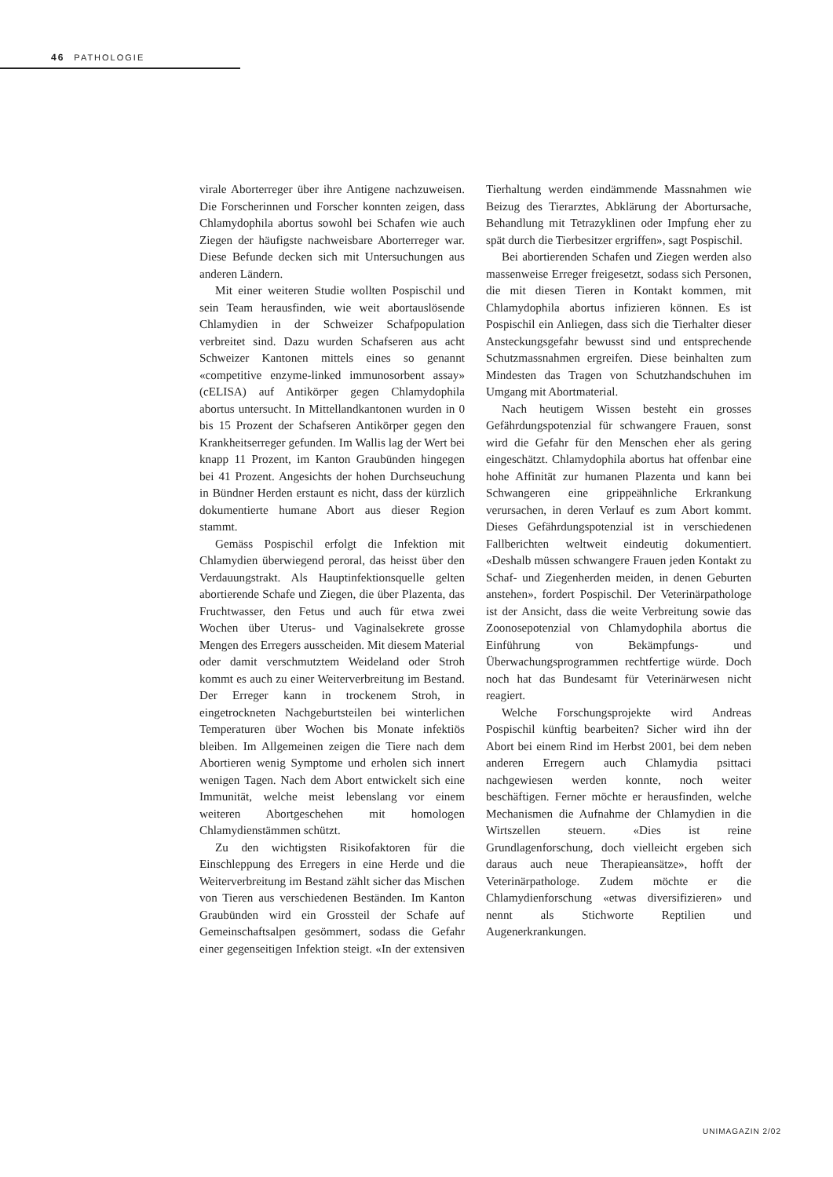46 PATHOLOGIE
virale Aborterreger über ihre Antigene nachzuweisen. Die Forscherinnen und Forscher konnten zeigen, dass Chlamydophila abortus sowohl bei Schafen wie auch Ziegen der häufigste nachweisbare Aborterreger war. Diese Befunde decken sich mit Untersuchungen aus anderen Ländern.
Mit einer weiteren Studie wollten Pospischil und sein Team herausfinden, wie weit abortauslösende Chlamydien in der Schweizer Schafpopulation verbreitet sind. Dazu wurden Schafseren aus acht Schweizer Kantonen mittels eines so genannt «competitive enzyme-linked immunosorbent assay» (cELISA) auf Antikörper gegen Chlamydophila abortus untersucht. In Mittellandkantonen wurden in 0 bis 15 Prozent der Schafseren Antikörper gegen den Krankheitserreger gefunden. Im Wallis lag der Wert bei knapp 11 Prozent, im Kanton Graubünden hingegen bei 41 Prozent. Angesichts der hohen Durchseuchung in Bündner Herden erstaunt es nicht, dass der kürzlich dokumentierte humane Abort aus dieser Region stammt.
Gemäss Pospischil erfolgt die Infektion mit Chlamydien überwiegend peroral, das heisst über den Verdauungstrakt. Als Hauptinfektionsquelle gelten abortierende Schafe und Ziegen, die über Plazenta, das Fruchtwasser, den Fetus und auch für etwa zwei Wochen über Uterus- und Vaginalsekrete grosse Mengen des Erregers ausscheiden. Mit diesem Material oder damit verschmutztem Weideland oder Stroh kommt es auch zu einer Weiterverbreitung im Bestand. Der Erreger kann in trockenem Stroh, in eingetrockneten Nachgeburtsteilen bei winterlichen Temperaturen über Wochen bis Monate infektiös bleiben. Im Allgemeinen zeigen die Tiere nach dem Abortieren wenig Symptome und erholen sich innert wenigen Tagen. Nach dem Abort entwickelt sich eine Immunität, welche meist lebenslang vor einem weiteren Abortgeschehen mit homologen Chlamydienstämmen schützt.
Zu den wichtigsten Risikofaktoren für die Einschleppung des Erregers in eine Herde und die Weiterverbreitung im Bestand zählt sicher das Mischen von Tieren aus verschiedenen Beständen. Im Kanton Graubünden wird ein Grossteil der Schafe auf Gemeinschaftsalpen gesömmert, sodass die Gefahr einer gegenseitigen Infektion steigt. «In der extensiven Tierhaltung werden eindämmende Massnahmen wie Beizug des Tierarztes, Abklärung der Abortursache, Behandlung mit Tetrazyklinen oder Impfung eher zu spät durch die Tierbesitzer ergriffen», sagt Pospischil.
Bei abortierenden Schafen und Ziegen werden also massenweise Erreger freigesetzt, sodass sich Personen, die mit diesen Tieren in Kontakt kommen, mit Chlamydophila abortus infizieren können. Es ist Pospischil ein Anliegen, dass sich die Tierhalter dieser Ansteckungsgefahr bewusst sind und entsprechende Schutzmassnahmen ergreifen. Diese beinhalten zum Mindesten das Tragen von Schutzhandschuhen im Umgang mit Abortmaterial.
Nach heutigem Wissen besteht ein grosses Gefährdungspotenzial für schwangere Frauen, sonst wird die Gefahr für den Menschen eher als gering eingeschätzt. Chlamydophila abortus hat offenbar eine hohe Affinität zur humanen Plazenta und kann bei Schwangeren eine grippeähnliche Erkrankung verursachen, in deren Verlauf es zum Abort kommt. Dieses Gefährdungspotenzial ist in verschiedenen Fallberichten weltweit eindeutig dokumentiert. «Deshalb müssen schwangere Frauen jeden Kontakt zu Schaf- und Ziegenherden meiden, in denen Geburten anstehen», fordert Pospischil. Der Veterinärpathologe ist der Ansicht, dass die weite Verbreitung sowie das Zoonosepotenzial von Chlamydophila abortus die Einführung von Bekämpfungs- und Überwachungsprogrammen rechtfertige würde. Doch noch hat das Bundesamt für Veterinärwesen nicht reagiert.
Welche Forschungsprojekte wird Andreas Pospischil künftig bearbeiten? Sicher wird ihn der Abort bei einem Rind im Herbst 2001, bei dem neben anderen Erregern auch Chlamydia psittaci nachgewiesen werden konnte, noch weiter beschäftigen. Ferner möchte er herausfinden, welche Mechanismen die Aufnahme der Chlamydien in die Wirtszellen steuern. «Dies ist reine Grundlagenforschung, doch vielleicht ergeben sich daraus auch neue Therapieansätze», hofft der Veterinärpathologe. Zudem möchte er die Chlamydienforschung «etwas diversifizieren» und nennt als Stichworte Reptilien und Augenerkrankungen.
UNIMAGAZIN 2/02